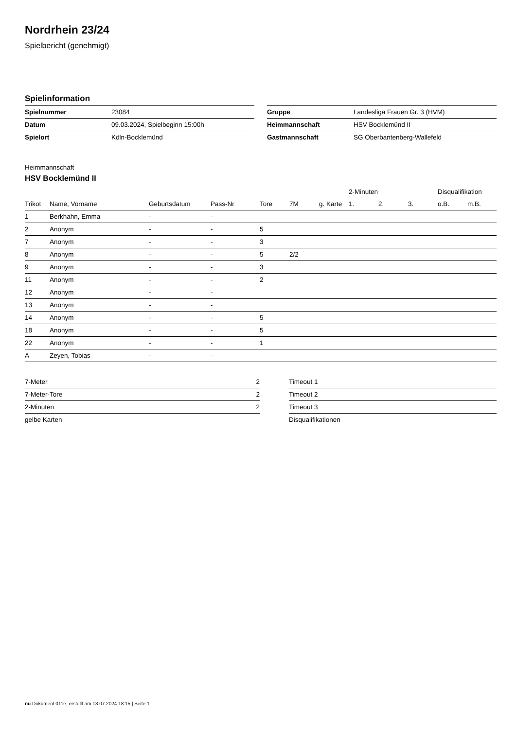Nordrhein 23/24
Spielbericht (genehmigt)
Spielinformation
| Spielnummer | 23084 |
| Datum | 09.03.2024, Spielbeginn 15:00h |
| Spielort | Köln-Bocklemünd |
| Gruppe | Landesliga Frauen Gr. 3 (HVM) |
| Heimmannschaft | HSV Bocklemünd II |
| Gastmannschaft | SG Oberbantenberg-Wallefeld |
Heimmannschaft
HSV Bocklemünd II
| | | | | | | | 2-Minuten | | | Disqualifikation | |
| --- | --- | --- | --- | --- | --- | --- | --- | --- | --- | --- | --- |
| Trikot | Name, Vorname | Geburtsdatum | Pass-Nr | Tore | 7M | g. Karte | 1. | 2. | 3. | o.B. | m.B. |
| 1 | Berkhahn, Emma | - | - | | | | | | | | |
| 2 | Anonym | - | - | 5 | | | | | | | |
| 7 | Anonym | - | - | 3 | | | | | | | |
| 8 | Anonym | - | - | 5 | 2/2 | | | | | | |
| 9 | Anonym | - | - | 3 | | | | | | | |
| 11 | Anonym | - | - | 2 | | | | | | | |
| 12 | Anonym | - | - | | | | | | | | |
| 13 | Anonym | - | - | | | | | | | | |
| 14 | Anonym | - | - | 5 | | | | | | | |
| 18 | Anonym | - | - | 5 | | | | | | | |
| 22 | Anonym | - | - | 1 | | | | | | | |
| A | Zeyen, Tobias | - | - | | | | | | | | |
| 7-Meter | 2 |
| 7-Meter-Tore | 2 |
| 2-Minuten | 2 |
| gelbe Karten | |
| Timeout 1 |
| Timeout 2 |
| Timeout 3 |
| Disqualifikationen |
nu.Dokument 011e, erstellt am 13.07.2024 18:15 | Seite 1